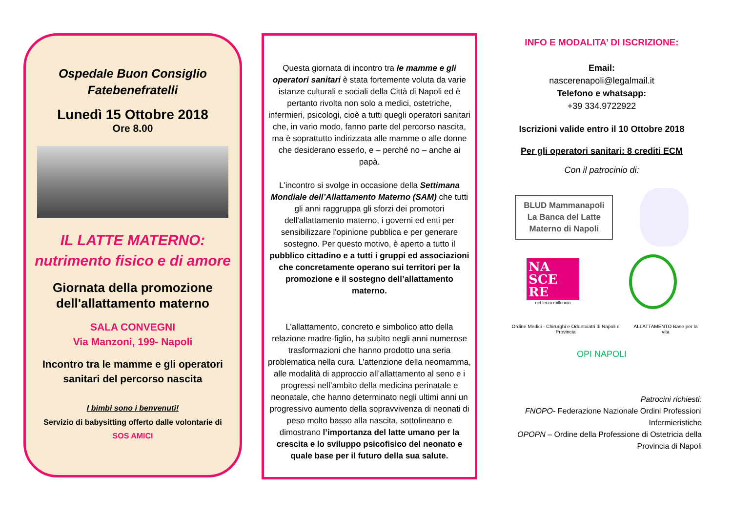Ospedale Buon Consiglio
Fatebenefratelli
Lunedì 15 Ottobre 2018
Ore 8.00
IL LATTE MATERNO:
nutrimento fisico e di amore
Giornata della promozione dell'allattamento materno
SALA CONVEGNI
Via Manzoni, 199- Napoli
Incontro tra le mamme e gli operatori sanitari del percorso nascita
I bimbi sono i benvenuti!
Servizio di babysitting offerto dalle volontarie di
SOS AMICI
Questa giornata di incontro tra le mamme e gli operatori sanitari è stata fortemente voluta da varie istanze culturali e sociali della Città di Napoli ed è pertanto rivolta non solo a medici, ostetriche, infermieri, psicologi, cioè a tutti quegli operatori sanitari che, in vario modo, fanno parte del percorso nascita, ma è soprattutto indirizzata alle mamme o alle donne che desiderano esserlo, e – perché no – anche ai papà.
L'incontro si svolge in occasione della Settimana Mondiale dell’Allattamento Materno (SAM) che tutti gli anni raggruppa gli sforzi dei promotori dell'allattamento materno, i governi ed enti per sensibilizzare l'opinione pubblica e per generare sostegno. Per questo motivo, è aperto a tutto il pubblico cittadino e a tutti i gruppi ed associazioni che concretamente operano sui territori per la promozione e il sostegno dell’allattamento materno.
L’allattamento, concreto e simbolico atto della relazione madre-figlio, ha subìto negli anni numerose trasformazioni che hanno prodotto una seria problematica nella cura. L’attenzione della neomamma, alle modalità di approccio all’allattamento al seno e i progressi nell’ambito della medicina perinatale e neonatale, che hanno determinato negli ultimi anni un progressivo aumento della sopravvivenza di neonati di peso molto basso alla nascita, sottolineano e dimostrano l’importanza del latte umano per la crescita e lo sviluppo psicofisico del neonato e quale base per il futuro della sua salute.
INFO E MODALITA’ DI ISCRIZIONE:
Email:
nascerenapoli@legalmail.it
Telefono e whatsapp:
+39 334.9722922
Iscrizioni valide entro il 10 Ottobre 2018
Per gli operatori sanitari: 8 crediti ECM
Con il patrocinio di:
BLUD Mammanapoli
La Banca del Latte
Materno di Napoli
NA
SCE
RE
nel terzo millennio
Ordine Medici - Chirurghi e Odontoiatri di Napoli e Provincia
ALLATTAMENTO Base per la vita
OPI NAPOLI
Patrocini richiesti:
FNOPO- Federazione Nazionale Ordini Professioni Infermieristiche
OPOPN – Ordine della Professione di Ostetricia della Provincia di Napoli